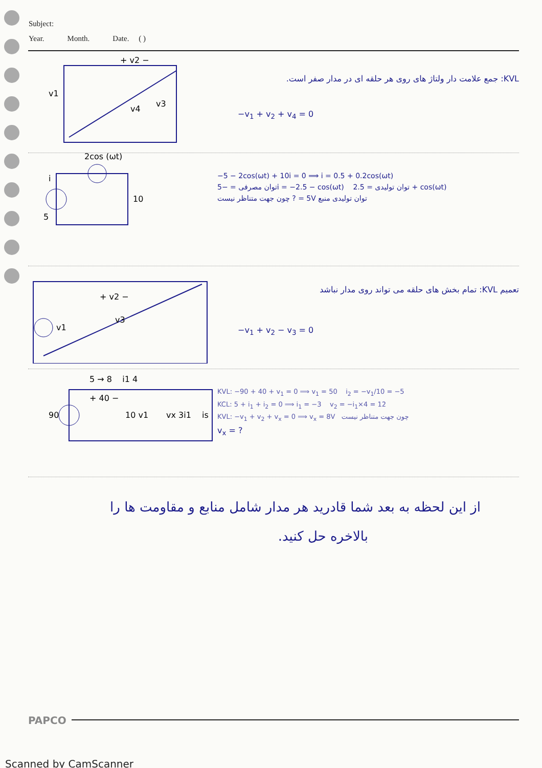Subject:
Year. Month. Date. ( )
v1
+ v2 −
v4
v3
KVL: جمع علامت دار ولتاژ های روی هر حلقه ای در مدار صفر است.
−v<sub>1</sub> + v<sub>2</sub> + v<sub>4</sub> = 0
2cos (ωt)
5
10
i
−5 − 2cos(ωt) + 10i = 0 ⟹ i = 0.5 + 0.2cos(ωt)
توان مصرفی = −5i = −2.5 − cos(ωt) توان تولیدی = 2.5 + cos(ωt)
توان تولیدی منبع 5V = ? چون جهت متناظر نیست
+ v2 −
v3
v1
تعمیم KVL: تمام بخش های حلقه می تواند روی مدار نباشد
−v<sub>1</sub> + v<sub>2</sub> − v<sub>3</sub> = 0
90
5 → 8 i1 4
+ 40 −
10 v1
vx 3i1
is
KVL: −90 + 40 + v<sub>1</sub> = 0 ⟹ v<sub>1</sub> = 50 i<sub>2</sub> = −v<sub>1</sub>/10 = −5
KCL: 5 + i<sub>1</sub> + i<sub>2</sub> = 0 ⟹ i<sub>1</sub> = −3 v<sub>2</sub> = −i<sub>1</sub>×4 = 12
KVL: −v<sub>1</sub> + v<sub>2</sub> + v<sub>x</sub> = 0 ⟹ v<sub>x</sub> = 8V چون جهت متناظر نیست
v<sub>x</sub> = ?
از این لحظه به بعد شما قادرید هر مدار شامل منابع و مقاومت ها را
بالاخره حل کنید.
PAPCO
Scanned by CamScanner